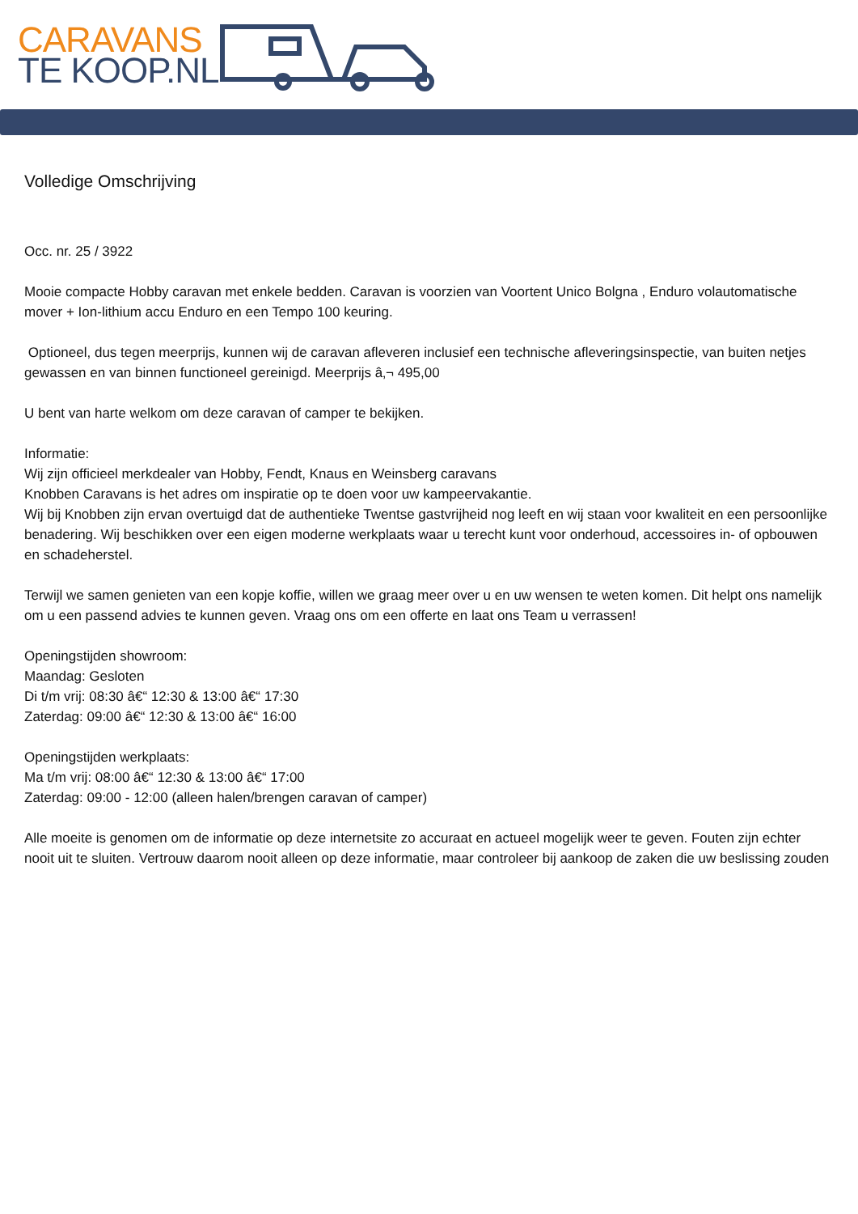CARAVANS
TE KOOP.NL
Volledige Omschrijving
Occ. nr. 25 / 3922
Mooie compacte Hobby caravan met enkele bedden. Caravan is voorzien van Voortent Unico Bolgna , Enduro volautomatische mover + Ion-lithium accu Enduro en een Tempo 100 keuring.
Optioneel, dus tegen meerprijs, kunnen wij de caravan afleveren inclusief een technische afleveringsinspectie, van buiten netjes gewassen en van binnen functioneel gereinigd. Meerprijs â‚¬ 495,00
U bent van harte welkom om deze caravan of camper te bekijken.
Informatie:
Wij zijn officieel merkdealer van Hobby, Fendt, Knaus en Weinsberg caravans
Knobben Caravans is het adres om inspiratie op te doen voor uw kampeervakantie.
Wij bij Knobben zijn ervan overtuigd dat de authentieke Twentse gastvrijheid nog leeft en wij staan voor kwaliteit en een persoonlijke benadering. Wij beschikken over een eigen moderne werkplaats waar u terecht kunt voor onderhoud, accessoires in- of opbouwen en schadeherstel.
Terwijl we samen genieten van een kopje koffie, willen we graag meer over u en uw wensen te weten komen. Dit helpt ons namelijk om u een passend advies te kunnen geven. Vraag ons om een offerte en laat ons Team u verrassen!
Openingstijden showroom:
Maandag: Gesloten
Di t/m vrij: 08:30 â€“ 12:30 & 13:00 â€“ 17:30
Zaterdag: 09:00 â€“ 12:30 & 13:00 â€“ 16:00
Openingstijden werkplaats:
Ma t/m vrij: 08:00 â€“ 12:30 & 13:00 â€“ 17:00
Zaterdag: 09:00 - 12:00 (alleen halen/brengen caravan of camper)
Alle moeite is genomen om de informatie op deze internetsite zo accuraat en actueel mogelijk weer te geven. Fouten zijn echter nooit uit te sluiten. Vertrouw daarom nooit alleen op deze informatie, maar controleer bij aankoop de zaken die uw beslissing zouden